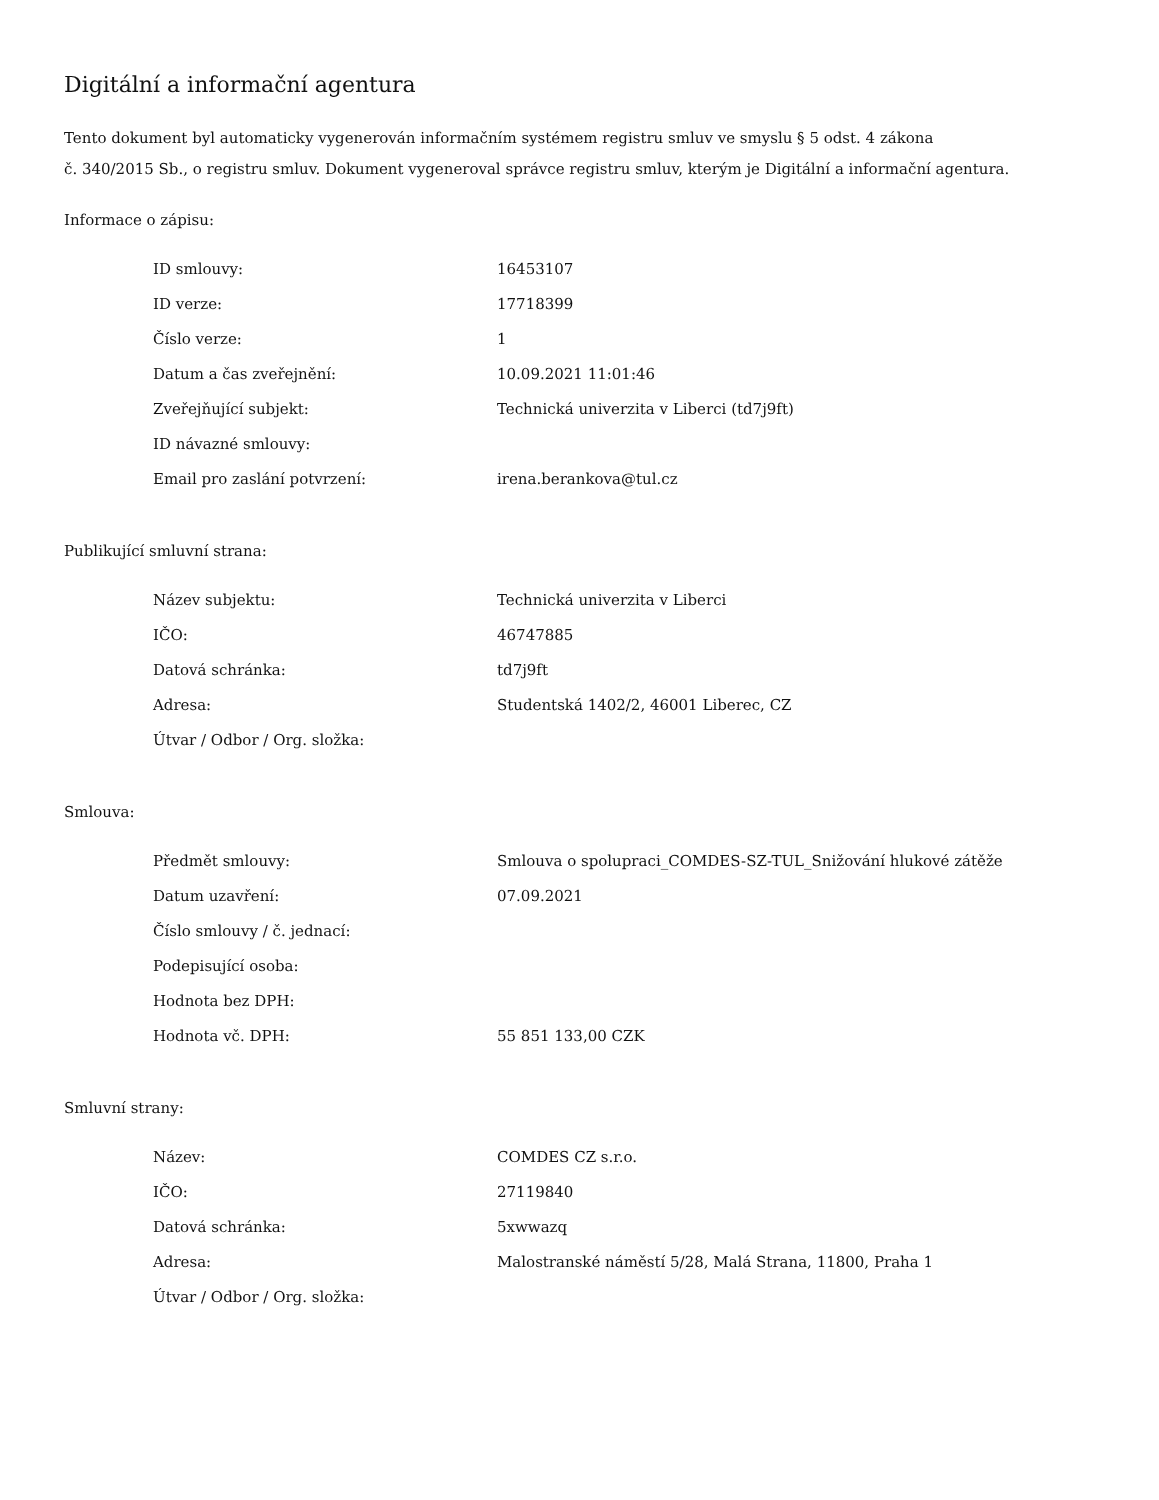Digitální a informační agentura
Tento dokument byl automaticky vygenerován informačním systémem registru smluv ve smyslu § 5 odst. 4 zákona
č. 340/2015 Sb., o registru smluv. Dokument vygeneroval správce registru smluv, kterým je Digitální a informační agentura.
Informace o zápisu:
| ID smlouvy: | 16453107 |
| ID verze: | 17718399 |
| Číslo verze: | 1 |
| Datum a čas zveřejnění: | 10.09.2021 11:01:46 |
| Zveřejňující subjekt: | Technická univerzita v Liberci (td7j9ft) |
| ID návazné smlouvy: | |
| Email pro zaslání potvrzení: | irena.berankova@tul.cz |
Publikující smluvní strana:
| Název subjektu: | Technická univerzita v Liberci |
| IČO: | 46747885 |
| Datová schránka: | td7j9ft |
| Adresa: | Studentská 1402/2, 46001 Liberec, CZ |
| Útvar / Odbor / Org. složka: | |
Smlouva:
| Předmět smlouvy: | Smlouva o spolupraci_COMDES-SZ-TUL_Snižování hlukové zátěže |
| Datum uzavření: | 07.09.2021 |
| Číslo smlouvy / č. jednací: | |
| Podepisující osoba: | |
| Hodnota bez DPH: | |
| Hodnota vč. DPH: | 55 851 133,00 CZK |
Smluvní strany:
| Název: | COMDES CZ s.r.o. |
| IČO: | 27119840 |
| Datová schránka: | 5xwwazq |
| Adresa: | Malostranské náměstí 5/28, Malá Strana, 11800, Praha 1 |
| Útvar / Odbor / Org. složka: | |